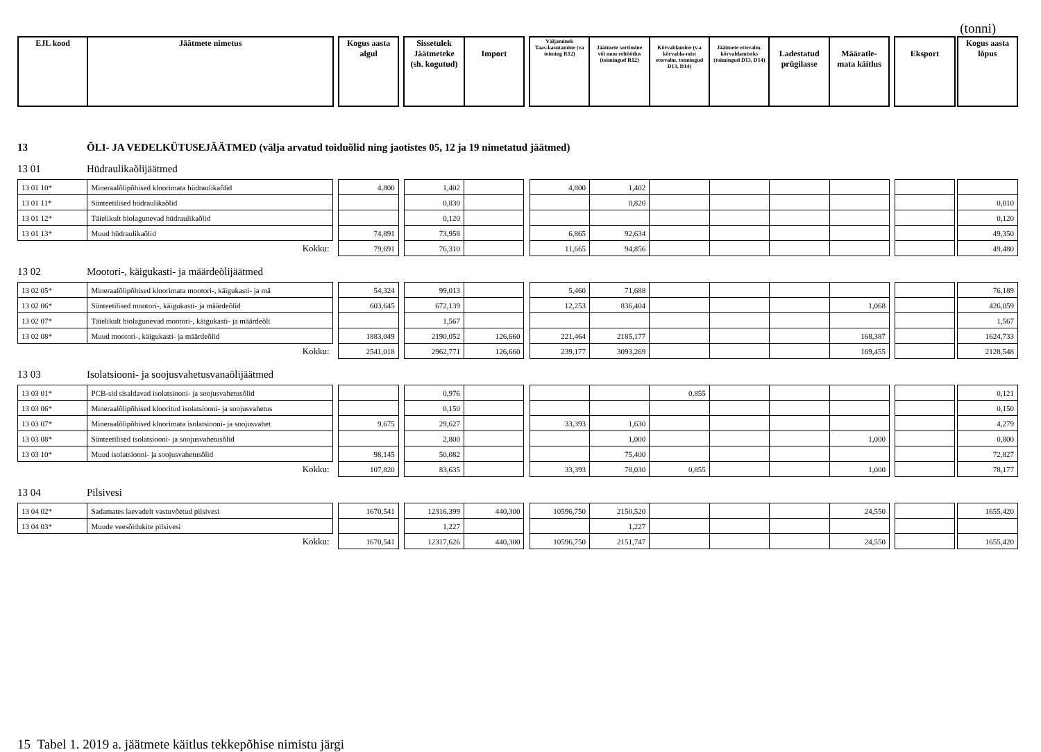(tonni)
| EJL kood | Jäätmete nimetus | | Kogus aasta algul | | Sissetulek Jäätmeteke (sh. kogutud) | Import | | Väljaminek Taas-kasutamine (va toiming R12) | Jäätmete sortimine või muu eeltöötlus (toimingud R12) | Kõrvaldamine (v.a kõrvalda-mist ettevalm. toimingud D13, D14) | Jäätmete ettevalm. kõrvaldamiseks (toimingud D13, D14) | Ladestatud prügilasse | Määratle-mata käitlus | | Eksport | | Kogus aasta lõpus |
13 ÕLI- JA VEDELKÜTUSEJÄÄTMED (välja arvatud toiduõlid ning jaotistes 05, 12 ja 19 nimetatud jäätmed)
13 01 Hüdraulikaõlijäätmed
| 13 01 10* | Mineraalõlipõhised kloorimata hüdraulikaõlid | | 4,800 | | 1,402 | | | 4,800 | 1,402 | | | | | | | | |
| 13 01 11* | Sünteetilised hüdraulikaõlid | | | | 0,830 | | | | 0,820 | | | | | | | | 0,010 |
| 13 01 12* | Täielikult biolagunevad hüdraulikaõlid | | | | 0,120 | | | | | | | | | | | | 0,120 |
| 13 01 13* | Muud hüdraulikaõlid | | 74,891 | | 73,958 | | | 6,865 | 92,634 | | | | | | | | 49,350 |
| | Kokku: | | 79,691 | | 76,310 | | | 11,665 | 94,856 | | | | | | | | 49,480 |
13 02 Mootori-, käigukasti- ja määrdeõlijäätmed
| 13 02 05* | Mineraalõlipõhised kloorimata mootori-, käigukasti- ja mä | | 54,324 | | 99,013 | | | 5,460 | 71,688 | | | | | | | | 76,189 |
| 13 02 06* | Sünteetilised mootori-, käigukasti- ja määrdeõlid | | 603,645 | | 672,139 | | | 12,253 | 836,404 | | | | 1,068 | | | | 426,059 |
| 13 02 07* | Täielikult biolagunevad mootori-, käigukasti- ja määrdeõli | | | | 1,567 | | | | | | | | | | | | 1,567 |
| 13 02 08* | Muud mootori-, käigukasti- ja määrdeõlid | | 1883,049 | | 2190,052 | 126,660 | | 221,464 | 2185,177 | | | | 168,387 | | | | 1624,733 |
| | Kokku: | | 2541,018 | | 2962,771 | 126,660 | | 239,177 | 3093,269 | | | | 169,455 | | | | 2128,548 |
13 03 Isolatsiooni- ja soojusvahetusvanaõlijäätmed
| 13 03 01* | PCB-sid sisaldavad isolatsiooni- ja soojusvahetusõlid | | | | 0,976 | | | | | 0,855 | | | | | | | 0,121 |
| 13 03 06* | Mineraalõlipõhised klooritud isolatsiooni- ja soojusvahetus | | | | 0,150 | | | | | | | | | | | | 0,150 |
| 13 03 07* | Mineraalõlipõhised kloorimata isolatsiooni- ja soojusvahet | | 9,675 | | 29,627 | | | 33,393 | 1,630 | | | | | | | | 4,279 |
| 13 03 08* | Sünteetilised isolatsiooni- ja soojusvahetusõlid | | | | 2,800 | | | | 1,000 | | | | 1,000 | | | | 0,800 |
| 13 03 10* | Muud isolatsiooni- ja soojusvahetusõlid | | 98,145 | | 50,082 | | | | 75,400 | | | | | | | | 72,827 |
| | Kokku: | | 107,820 | | 83,635 | | | 33,393 | 78,030 | 0,855 | | | 1,000 | | | | 78,177 |
13 04 Pilsivesi
| 13 04 02* | Sadamates laevadelt vastuvõetud pilsivesi | | 1670,541 | | 12316,399 | 440,300 | | 10596,750 | 2150,520 | | | | 24,550 | | | | 1655,420 |
| 13 04 03* | Muude veesõidukite pilsivesi | | | | 1,227 | | | | 1,227 | | | | | | | | |
| | Kokku: | | 1670,541 | | 12317,626 | 440,300 | | 10596,750 | 2151,747 | | | | 24,550 | | | | 1655,420 |
15 Tabel 1. 2019 a. jäätmete käitlus tekkepõhise nimistu järgi